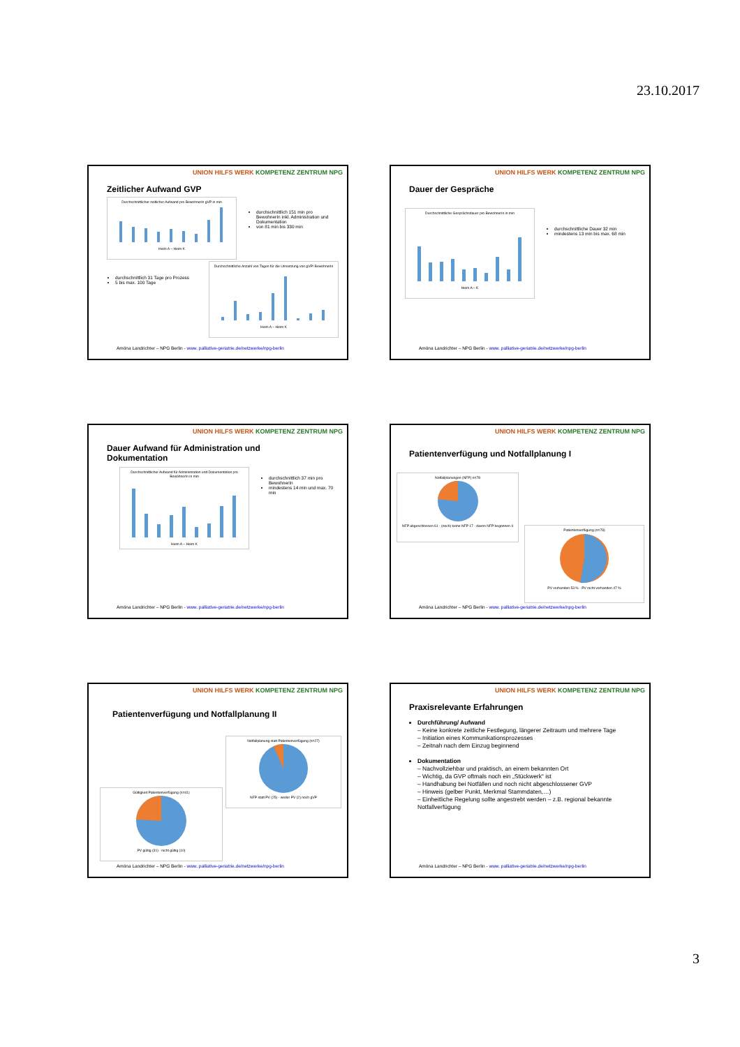23.10.2017
UNION HILFS WERK KOMPETENZ ZENTRUM NPG
Zeitlicher Aufwand GVP
Durchschnittlicher zeitlicher Aufwand pro BewohnerIn gVP in min
Heim A – Heim K
durchschnittlich 151 min pro BewohnerIn inkl. Administration und Dokumentation
von 81 min bis 330 min
durchschnittlich 31 Tage pro Prozess
5 bis max. 100 Tage
Durchschnittliche Anzahl von Tagen für die Umsetzung von gVP/ BewohnerIn
Heim A – Heim K
Amöna Landrichter – NPG Berlin - www. palliative-geriatrie.de/netzwerke/npg-berlin
UNION HILFS WERK KOMPETENZ ZENTRUM NPG
Dauer der Gespräche
Durchschnittliche Gesprächsdauer pro BewohnerIn in min
Heim A – K
durchschnittliche Dauer 32 min
mindestens 13 min bis max. 68 min
Amöna Landrichter – NPG Berlin - www. palliative-geriatrie.de/netzwerke/npg-berlin
UNION HILFS WERK KOMPETENZ ZENTRUM NPG
Dauer Aufwand für Administration und Dokumentation
Durchschnittlicher Aufwand für Administration und Dokumentation pro BewohnerIn in min
Heim A – Heim K
durchschnittlich 37 min pro BewohnerIn
mindestens 14 min und max. 70 min
Amöna Landrichter – NPG Berlin - www. palliative-geriatrie.de/netzwerke/npg-berlin
UNION HILFS WERK KOMPETENZ ZENTRUM NPG
Patientenverfügung und Notfallplanung I
Notfallplanungen (NFP) n=78
NFP abgeschlossen 61 · (noch) keine NFP 17 · davon NFP begonnen 4
Patientenverfügung (n=78)
PV vorhanden 53 % · PV nicht vorhanden 47 %
Amöna Landrichter – NPG Berlin - www. palliative-geriatrie.de/netzwerke/npg-berlin
UNION HILFS WERK KOMPETENZ ZENTRUM NPG
Patientenverfügung und Notfallplanung II
Notfallplanung statt Patientenverfügung (n=27)
NFP statt PV (25) · weder PV (2) noch gVP
Gültigkeit Patientenverfügung (n=41)
PV gültig (31) · nicht gültig (10)
Amöna Landrichter – NPG Berlin - www. palliative-geriatrie.de/netzwerke/npg-berlin
UNION HILFS WERK KOMPETENZ ZENTRUM NPG
Praxisrelevante Erfahrungen
Durchführung/ Aufwand
– Keine konkrete zeitliche Festlegung, längerer Zeitraum und mehrere Tage
– Initiation eines Kommunikationsprozesses
– Zeitnah nach dem Einzug beginnend
Dokumentation
– Nachvollziehbar und praktisch, an einem bekannten Ort
– Wichtig, da GVP oftmals noch ein „Stückwerk“ ist
– Handhabung bei Notfällen und noch nicht abgeschlossener GVP
– Hinweis (gelber Punkt, Merkmal Stammdaten,…)
– Einheitliche Regelung sollte angestrebt werden – z.B. regional bekannte Notfallverfügung
Amöna Landrichter – NPG Berlin - www. palliative-geriatrie.de/netzwerke/npg-berlin
3